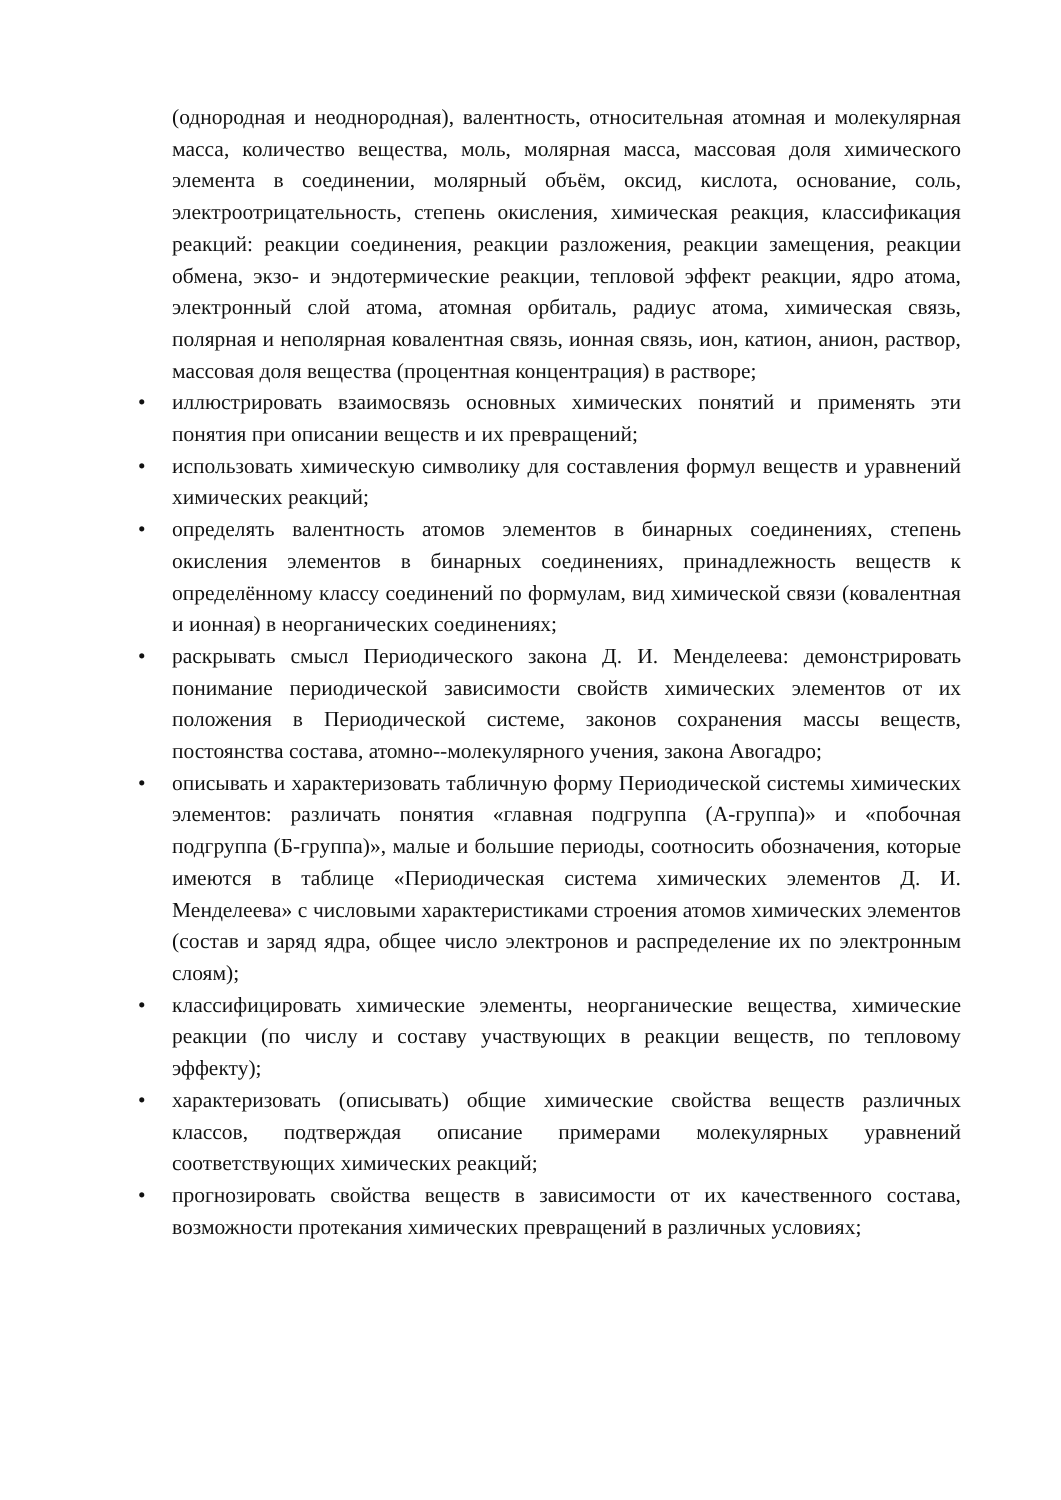(однородная и неоднородная), валентность, относительная атомная и молекулярная масса, количество вещества, моль, молярная масса, массовая доля химического элемента в соединении, молярный объём, оксид, кислота, основание, соль, электроотрицательность, степень окисления, химическая реакция, классификация реакций: реакции соединения, реакции разложения, реакции замещения, реакции обмена, экзо- и эндотермические реакции, тепловой эффект реакции, ядро атома, электронный слой атома, атомная орбиталь, радиус атома, химическая связь, полярная и неполярная ковалентная связь, ионная связь, ион, катион, анион, раствор, массовая доля вещества (процентная концентрация) в растворе;
• иллюстрировать взаимосвязь основных химических понятий и применять эти понятия при описании веществ и их превращений;
• использовать химическую символику для составления формул веществ и уравнений химических реакций;
• определять валентность атомов элементов в бинарных соединениях, степень окисления элементов в бинарных соединениях, принадлежность веществ к определённому классу соединений по формулам, вид химической связи (ковалентная и ионная) в неорганических соединениях;
• раскрывать смысл Периодического закона Д. И. Менделеева: демонстрировать понимание периодической зависимости свойств химических элементов от их положения в Периодической системе, законов сохранения массы веществ, постоянства состава, атомно--молекулярного учения, закона Авогадро;
• описывать и характеризовать табличную форму Периодической системы химических элементов: различать понятия «главная подгруппа (А-группа)» и «побочная подгруппа (Б-группа)», малые и большие периоды, соотносить обозначения, которые имеются в таблице «Периодическая система химических элементов Д. И. Менделеева» с числовыми характеристиками строения атомов химических элементов (состав и заряд ядра, общее число электронов и распределение их по электронным слоям);
• классифицировать химические элементы, неорганические вещества, химические реакции (по числу и составу участвующих в реакции веществ, по тепловому эффекту);
• характеризовать (описывать) общие химические свойства веществ различных классов, подтверждая описание примерами молекулярных уравнений соответствующих химических реакций;
• прогнозировать свойства веществ в зависимости от их качественного состава, возможности протекания химических превращений в различных условиях;